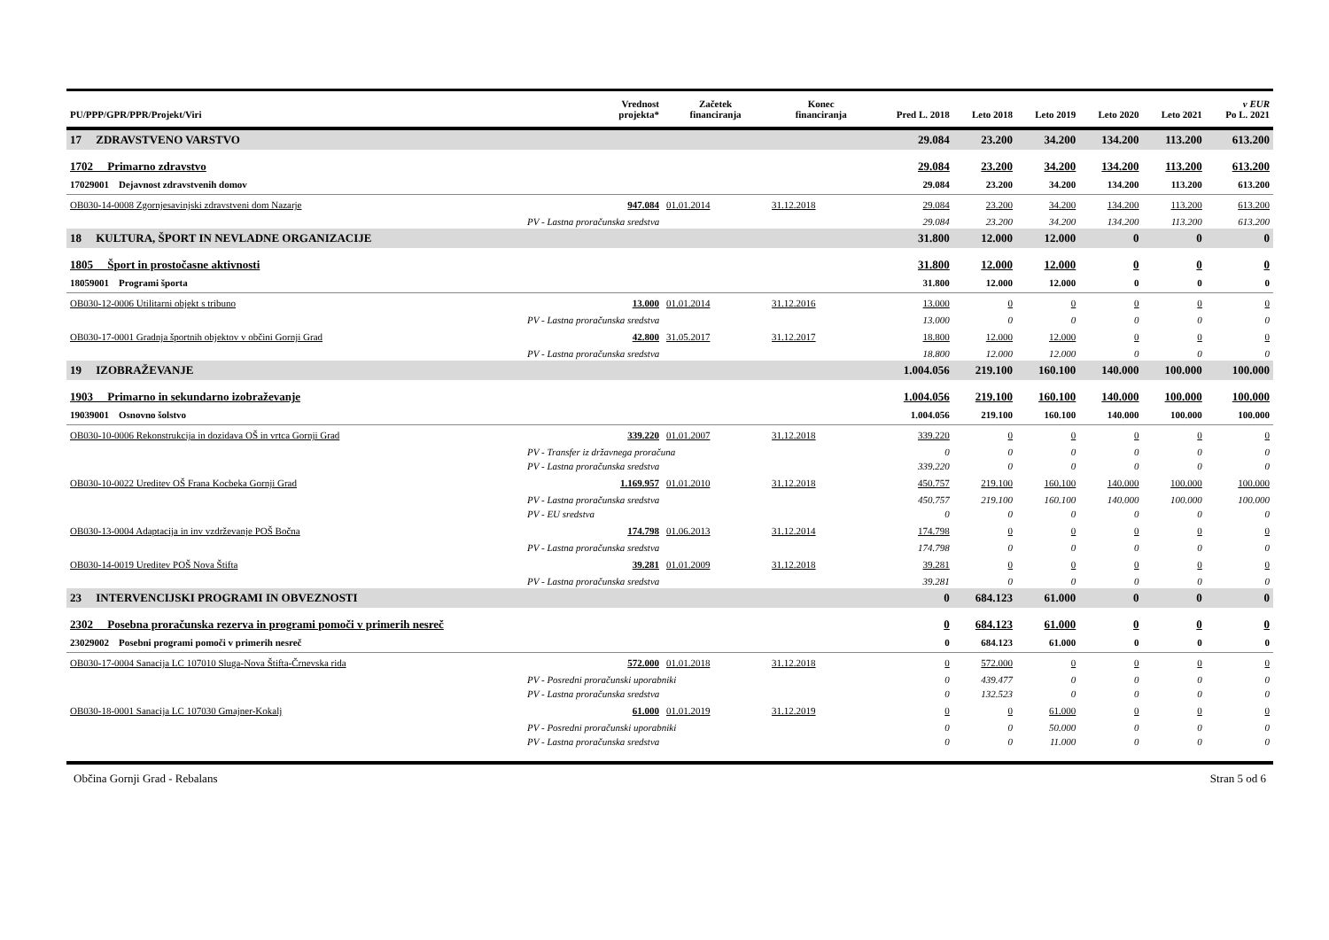| PU/PPP/GPR/PPR/Projekt/Viri | Vrednost projekta* | Začetek financiranja | Konec financiranja | Pred L. 2018 | Leto 2018 | Leto 2019 | Leto 2020 | Leto 2021 | v EUR Po L. 2021 |
| --- | --- | --- | --- | --- | --- | --- | --- | --- | --- |
| 17 ZDRAVSTVENO VARSTVO | | | | 29.084 | 23.200 | 34.200 | 134.200 | 113.200 | 613.200 |
| 1702 Primarno zdravstvo | | | | 29.084 | 23.200 | 34.200 | 134.200 | 113.200 | 613.200 |
| 17029001 Dejavnost zdravstvenih domov | | | | 29.084 | 23.200 | 34.200 | 134.200 | 113.200 | 613.200 |
| OB030-14-0008 Zgornjesavinjski zdravstveni dom Nazarje | 947.084 | 01.01.2014 | 31.12.2018 | 29.084 | 23.200 | 34.200 | 134.200 | 113.200 | 613.200 |
| PV - Lastna proračunska sredstva | | | | 29.084 | 23.200 | 34.200 | 134.200 | 113.200 | 613.200 |
| 18 KULTURA, ŠPORT IN NEVLADNE ORGANIZACIJE | | | | 31.800 | 12.000 | 12.000 | 0 | 0 | 0 |
| 1805 Šport in prostočasne aktivnosti | | | | 31.800 | 12.000 | 12.000 | 0 | 0 | 0 |
| 18059001 Programi športa | | | | 31.800 | 12.000 | 12.000 | 0 | 0 | 0 |
| OB030-12-0006 Utilitarni objekt s tribuno | 13.000 | 01.01.2014 | 31.12.2016 | 13.000 | 0 | 0 | 0 | 0 | 0 |
| PV - Lastna proračunska sredstva | | | | 13.000 | 0 | 0 | 0 | 0 | 0 |
| OB030-17-0001 Gradnja športnih objektov v občini Gornji Grad | 42.800 | 31.05.2017 | 31.12.2017 | 18.800 | 12.000 | 12.000 | 0 | 0 | 0 |
| PV - Lastna proračunska sredstva | | | | 18.800 | 12.000 | 12.000 | 0 | 0 | 0 |
| 19 IZOBRAŽEVANJE | | | | 1.004.056 | 219.100 | 160.100 | 140.000 | 100.000 | 100.000 |
| 1903 Primarno in sekundarno izobraževanje | | | | 1.004.056 | 219.100 | 160.100 | 140.000 | 100.000 | 100.000 |
| 19039001 Osnovno šolstvo | | | | 1.004.056 | 219.100 | 160.100 | 140.000 | 100.000 | 100.000 |
| OB030-10-0006 Rekonstrukcija in dozidava OŠ in vrtca Gornji Grad | 339.220 | 01.01.2007 | 31.12.2018 | 339.220 | 0 | 0 | 0 | 0 | 0 |
| PV - Transfer iz državnega proračuna | | | | 0 | 0 | 0 | 0 | 0 | 0 |
| PV - Lastna proračunska sredstva | | | | 339.220 | 0 | 0 | 0 | 0 | 0 |
| OB030-10-0022 Ureditev OŠ Frana Kocbeka Gornji Grad | 1.169.957 | 01.01.2010 | 31.12.2018 | 450.757 | 219.100 | 160.100 | 140.000 | 100.000 | 100.000 |
| PV - Lastna proračunska sredstva | | | | 450.757 | 219.100 | 160.100 | 140.000 | 100.000 | 100.000 |
| PV - EU sredstva | | | | 0 | 0 | 0 | 0 | 0 | 0 |
| OB030-13-0004 Adaptacija in inv vzdrževanje POŠ Bočna | 174.798 | 01.06.2013 | 31.12.2014 | 174.798 | 0 | 0 | 0 | 0 | 0 |
| PV - Lastna proračunska sredstva | | | | 174.798 | 0 | 0 | 0 | 0 | 0 |
| OB030-14-0019 Ureditev POŠ Nova Štifta | 39.281 | 01.01.2009 | 31.12.2018 | 39.281 | 0 | 0 | 0 | 0 | 0 |
| PV - Lastna proračunska sredstva | | | | 39.281 | 0 | 0 | 0 | 0 | 0 |
| 23 INTERVENCIJSKI PROGRAMI IN OBVEZNOSTI | | | | 0 | 684.123 | 61.000 | 0 | 0 | 0 |
| 2302 Posebna proračunska rezerva in programi pomoči v primerih nesreč | | | | 0 | 684.123 | 61.000 | 0 | 0 | 0 |
| 23029002 Posebni programi pomoči v primerih nesreč | | | | 0 | 684.123 | 61.000 | 0 | 0 | 0 |
| OB030-17-0004 Sanacija LC 107010 Sluga-Nova Štifta-Črnevska rida | 572.000 | 01.01.2018 | 31.12.2018 | 0 | 572.000 | 0 | 0 | 0 | 0 |
| PV - Posredni proračunski uporabniki | | | | 0 | 439.477 | 0 | 0 | 0 | 0 |
| PV - Lastna proračunska sredstva | | | | 0 | 132.523 | 0 | 0 | 0 | 0 |
| OB030-18-0001 Sanacija LC 107030 Gmajner-Kokalj | 61.000 | 01.01.2019 | 31.12.2019 | 0 | 0 | 61.000 | 0 | 0 | 0 |
| PV - Posredni proračunski uporabniki | | | | 0 | 0 | 50.000 | 0 | 0 | 0 |
| PV - Lastna proračunska sredstva | | | | 0 | 0 | 11.000 | 0 | 0 | 0 |
Občina Gornji Grad - Rebalans Stran 5 od 6